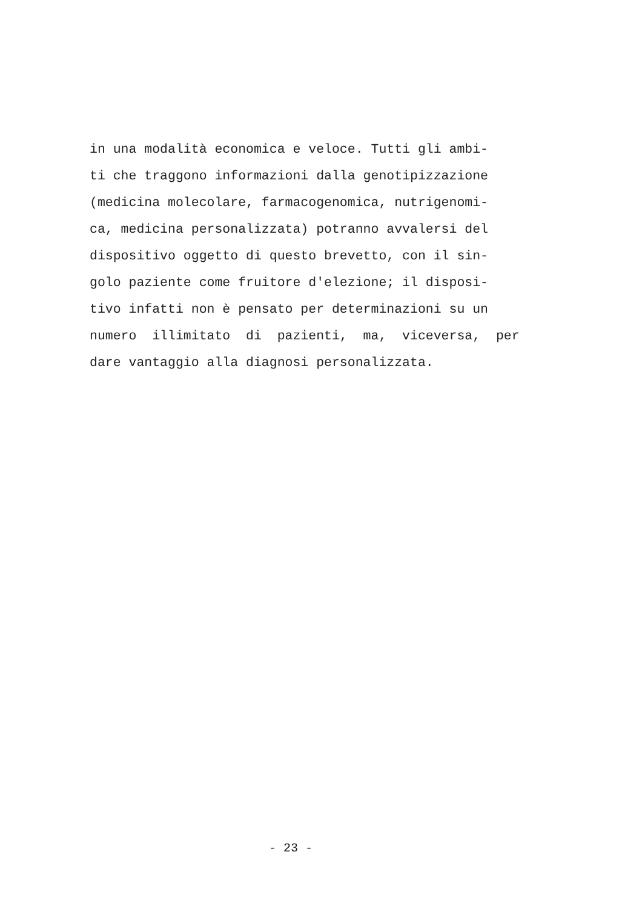in una modalità economica e veloce. Tutti gli ambi-
ti che traggono informazioni dalla genotipizzazione
(medicina molecolare, farmacogenomica, nutrigenomi-
ca, medicina personalizzata) potranno avvalersi del
dispositivo oggetto di questo brevetto, con il sin-
golo paziente come fruitore d'elezione; il disposi-
tivo infatti non è pensato per determinazioni su un
numero illimitato di pazienti, ma, viceversa, per
dare vantaggio alla diagnosi personalizzata.
- 23 -